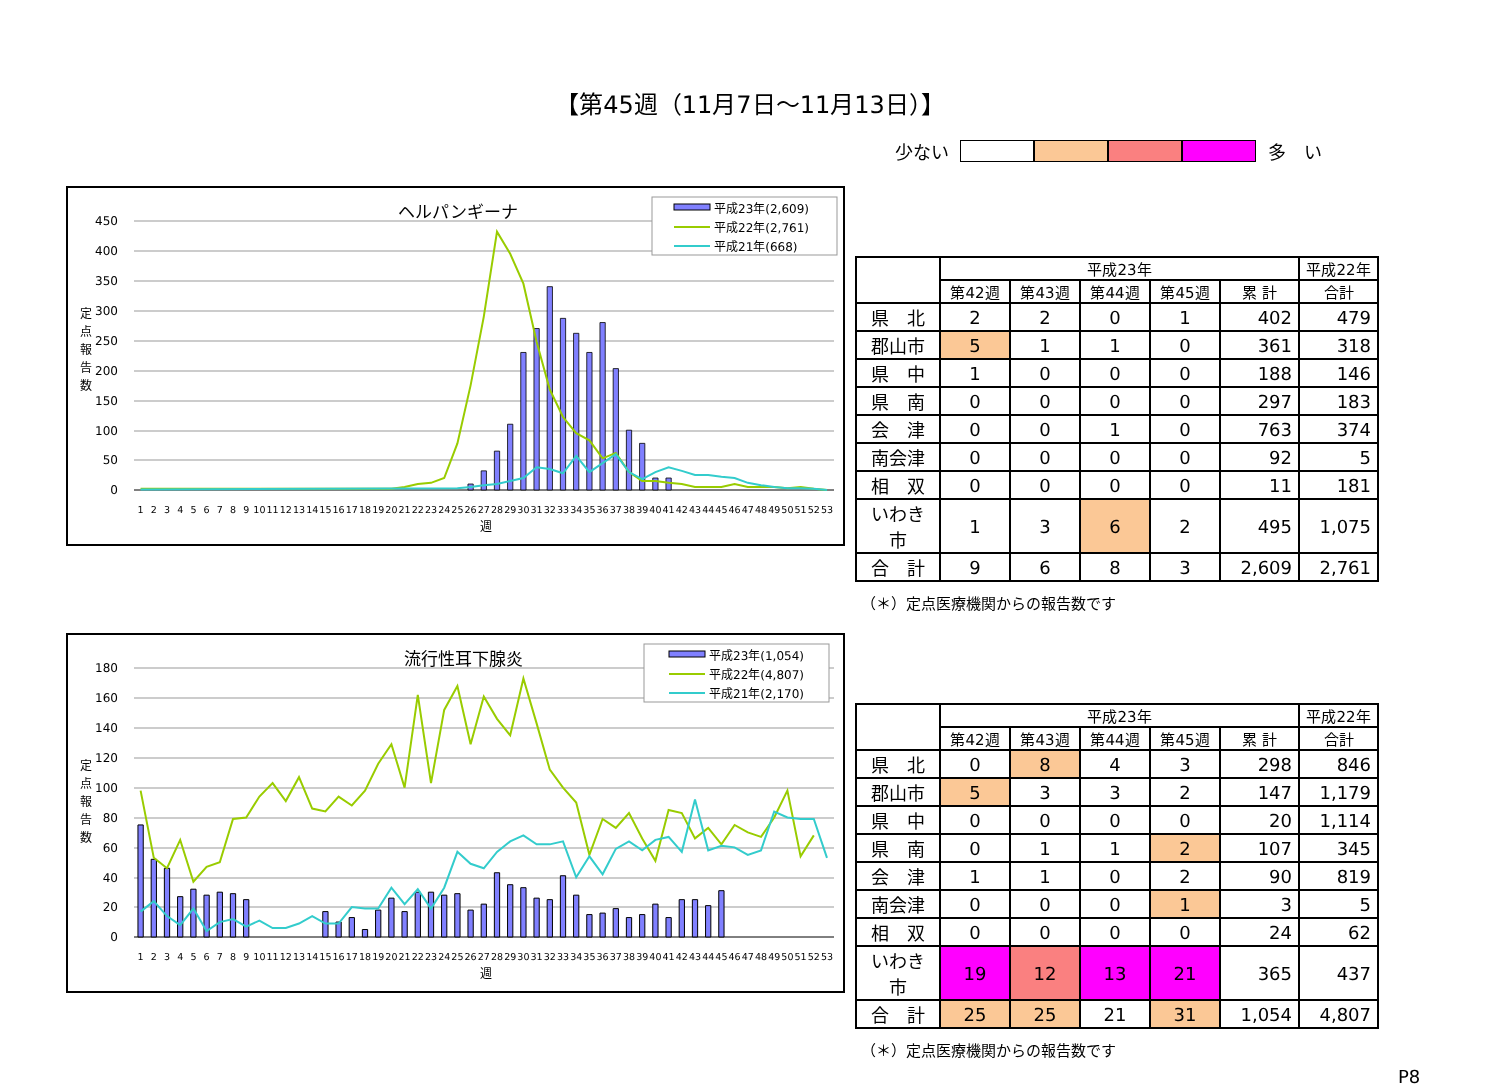【第45週（11月7日～11月13日）】
少ない 多　い
ヘルパンギーナ
450
400
350
300
250
200
150
100
50
0
定
点
報
告
数
1
2
3
4
5
6
7
8
9
10
11
12
13
14
15
16
17
18
19
20
21
22
23
24
25
26
27
28
29
30
31
32
33
34
35
36
37
38
39
40
41
42
43
44
45
46
47
48
49
50
51
52
53
週
平成23年(2,609)
平成22年(2,761)
平成21年(668)
| | 平成23年 | | | | | 平成22年 |
| --- | --- | --- | --- | --- | --- | --- |
| | 第42週 | 第43週 | 第44週 | 第45週 | 累 計 | 合計 |
| 県 北 | 2 | 2 | 0 | 1 | 402 | 479 |
| 郡山市 | 5 | 1 | 1 | 0 | 361 | 318 |
| 県 中 | 1 | 0 | 0 | 0 | 188 | 146 |
| 県 南 | 0 | 0 | 0 | 0 | 297 | 183 |
| 会 津 | 0 | 0 | 1 | 0 | 763 | 374 |
| 南会津 | 0 | 0 | 0 | 0 | 92 | 5 |
| 相 双 | 0 | 0 | 0 | 0 | 11 | 181 |
| いわき市 | 1 | 3 | 6 | 2 | 495 | 1,075 |
| 合 計 | 9 | 6 | 8 | 3 | 2,609 | 2,761 |
（＊）定点医療機関からの報告数です
流行性耳下腺炎
180
160
140
120
100
80
60
40
20
0
定
点
報
告
数
1
2
3
4
5
6
7
8
9
10
11
12
13
14
15
16
17
18
19
20
21
22
23
24
25
26
27
28
29
30
31
32
33
34
35
36
37
38
39
40
41
42
43
44
45
46
47
48
49
50
51
52
53
週
平成23年(1,054)
平成22年(4,807)
平成21年(2,170)
| | 平成23年 | | | | | 平成22年 |
| --- | --- | --- | --- | --- | --- | --- |
| | 第42週 | 第43週 | 第44週 | 第45週 | 累 計 | 合計 |
| 県 北 | 0 | 8 | 4 | 3 | 298 | 846 |
| 郡山市 | 5 | 3 | 3 | 2 | 147 | 1,179 |
| 県 中 | 0 | 0 | 0 | 0 | 20 | 1,114 |
| 県 南 | 0 | 1 | 1 | 2 | 107 | 345 |
| 会 津 | 1 | 1 | 0 | 2 | 90 | 819 |
| 南会津 | 0 | 0 | 0 | 1 | 3 | 5 |
| 相 双 | 0 | 0 | 0 | 0 | 24 | 62 |
| いわき市 | 19 | 12 | 13 | 21 | 365 | 437 |
| 合 計 | 25 | 25 | 21 | 31 | 1,054 | 4,807 |
（＊）定点医療機関からの報告数です
P8